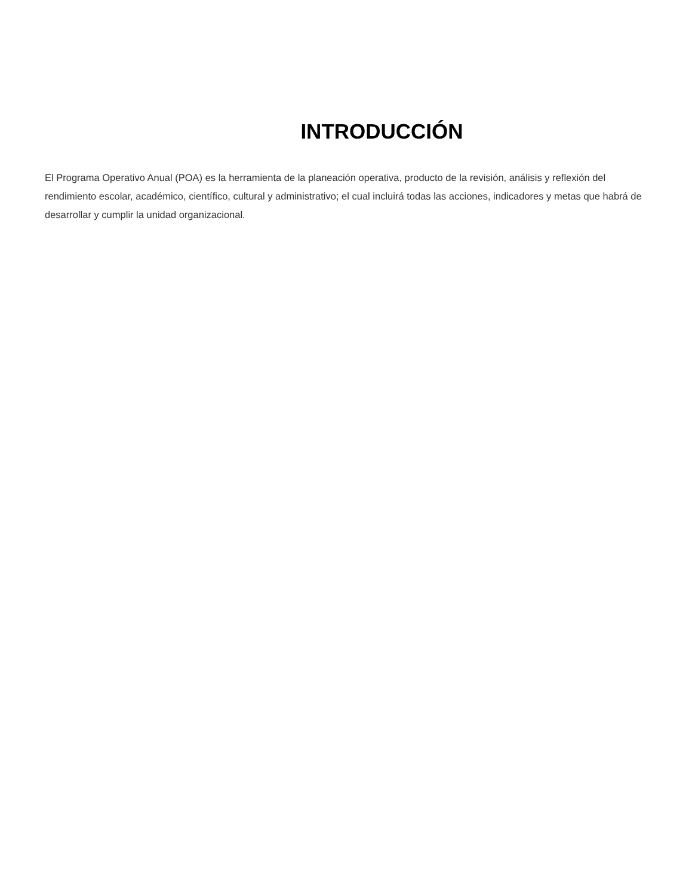INTRODUCCIÓN
El Programa Operativo Anual (POA) es la herramienta de la planeación operativa, producto de la revisión, análisis y reflexión del rendimiento escolar, académico, científico, cultural y administrativo; el cual incluirá todas las acciones, indicadores y metas que habrá de desarrollar y cumplir la unidad organizacional.